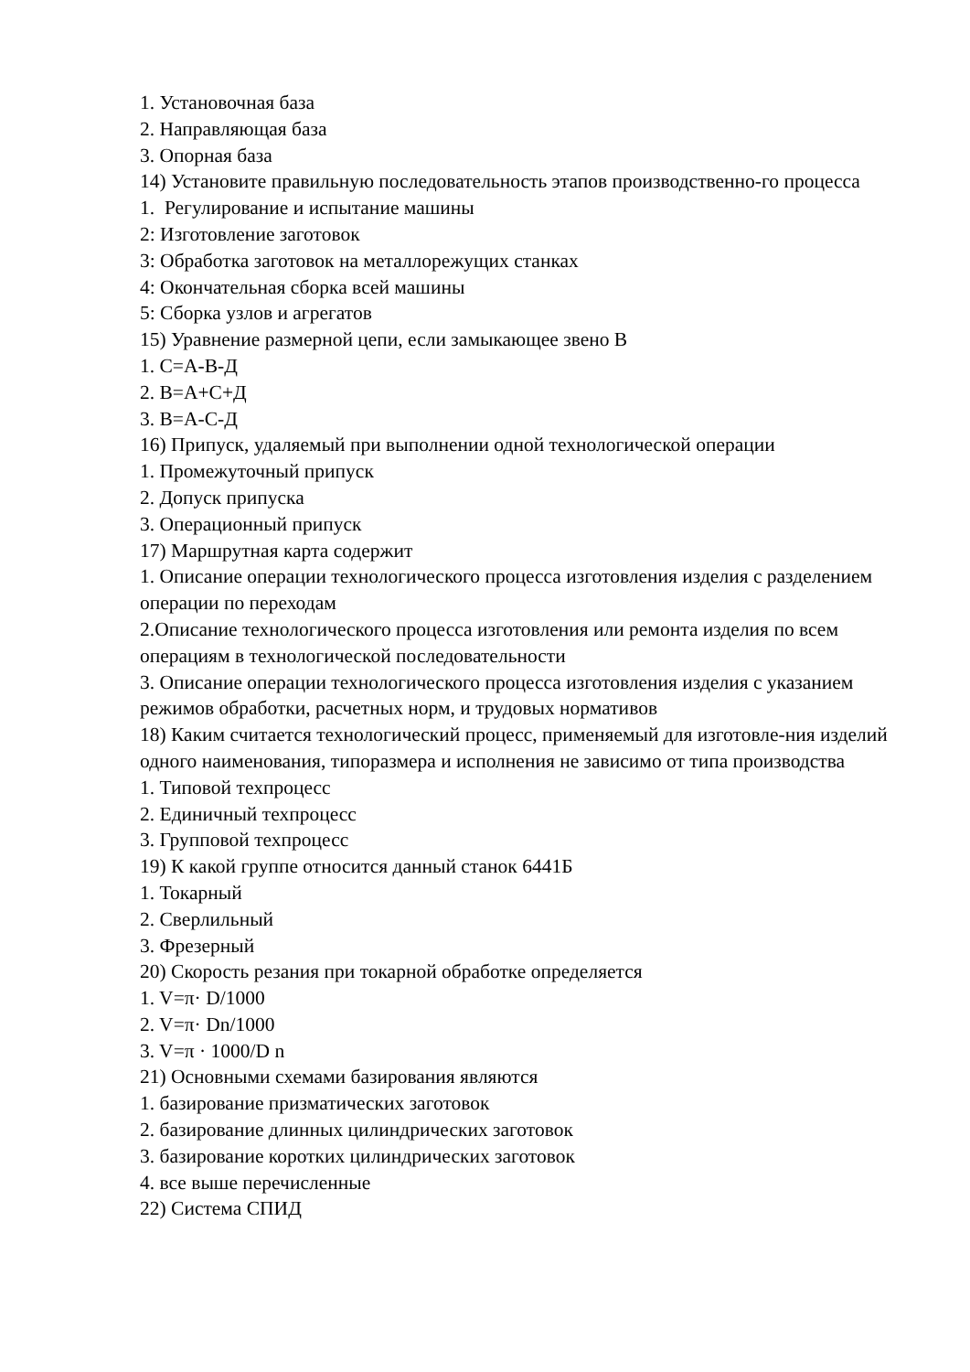1. Установочная база
2. Направляющая база
3. Опорная база
14) Установите правильную последовательность этапов производственно-го процесса
1. Регулирование и испытание машины
2: Изготовление заготовок
3: Обработка заготовок на металлорежущих станках
4: Окончательная сборка всей машины
5: Сборка узлов и агрегатов
15) Уравнение размерной цепи, если замыкающее звено В
1. С=А-В-Д
2. В=А+С+Д
3. В=А-С-Д
16) Припуск, удаляемый при выполнении одной технологической операции
1. Промежуточный припуск
2. Допуск припуска
3. Операционный припуск
17) Маршрутная карта содержит
1. Описание операции технологического процесса изготовления изделия с разделением операции по переходам
2.Описание технологического процесса изготовления или ремонта изделия по всем операциям в технологической последовательности
3. Описание операции технологического процесса изготовления изделия с указанием режимов обработки, расчетных норм, и трудовых нормативов
18) Каким считается технологический процесс, применяемый для изготовле-ния изделий одного наименования, типоразмера и исполнения не зависимо от типа производства
1. Типовой техпроцесс
2. Единичный техпроцесс
3. Групповой техпроцесс
19) К какой группе относится данный станок 6441Б
1. Токарный
2. Сверлильный
3. Фрезерный
20) Скорость резания при токарной обработке определяется
1. V=π· D/1000
2. V=π· Dn/1000
3. V=π · 1000/D n
21) Основными схемами базирования являются
1. базирование призматических заготовок
2. базирование длинных цилиндрических заготовок
3. базирование коротких цилиндрических заготовок
4. все выше перечисленные
22) Система СПИД